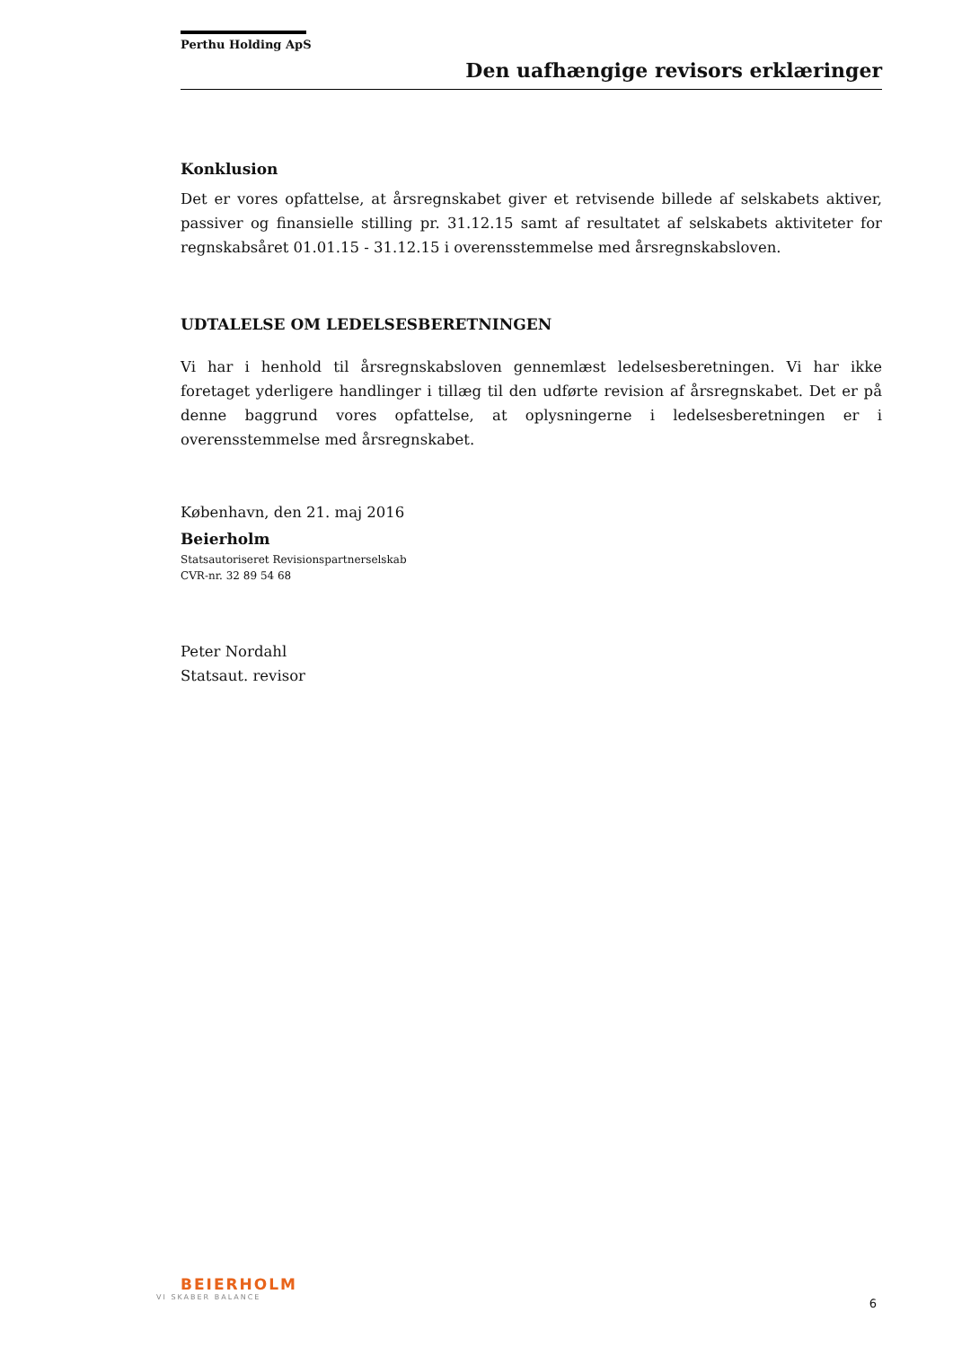Perthu Holding ApS
Den uafhængige revisors erklæringer
Konklusion
Det er vores opfattelse, at årsregnskabet giver et retvisende billede af selskabets aktiver, passiver og finansielle stilling pr. 31.12.15 samt af resultatet af selskabets aktiviteter for regnskabsåret 01.01.15 - 31.12.15 i overensstemmelse med årsregnskabsloven.
UDTALELSE OM LEDELSESBERETNINGEN
Vi har i henhold til årsregnskabsloven gennemlæst ledelsesberetningen. Vi har ikke foretaget yderligere handlinger i tillæg til den udførte revision af årsregnskabet. Det er på denne baggrund vores opfattelse, at oplysningerne i ledelsesberetningen er i overensstemmelse med årsregnskabet.
København, den 21. maj 2016
Beierholm
Statsautoriseret Revisionspartnerselskab
CVR-nr. 32 89 54 68
Peter Nordahl
Statsaut. revisor
BEIERHOLM
VI SKABER BALANCE
6